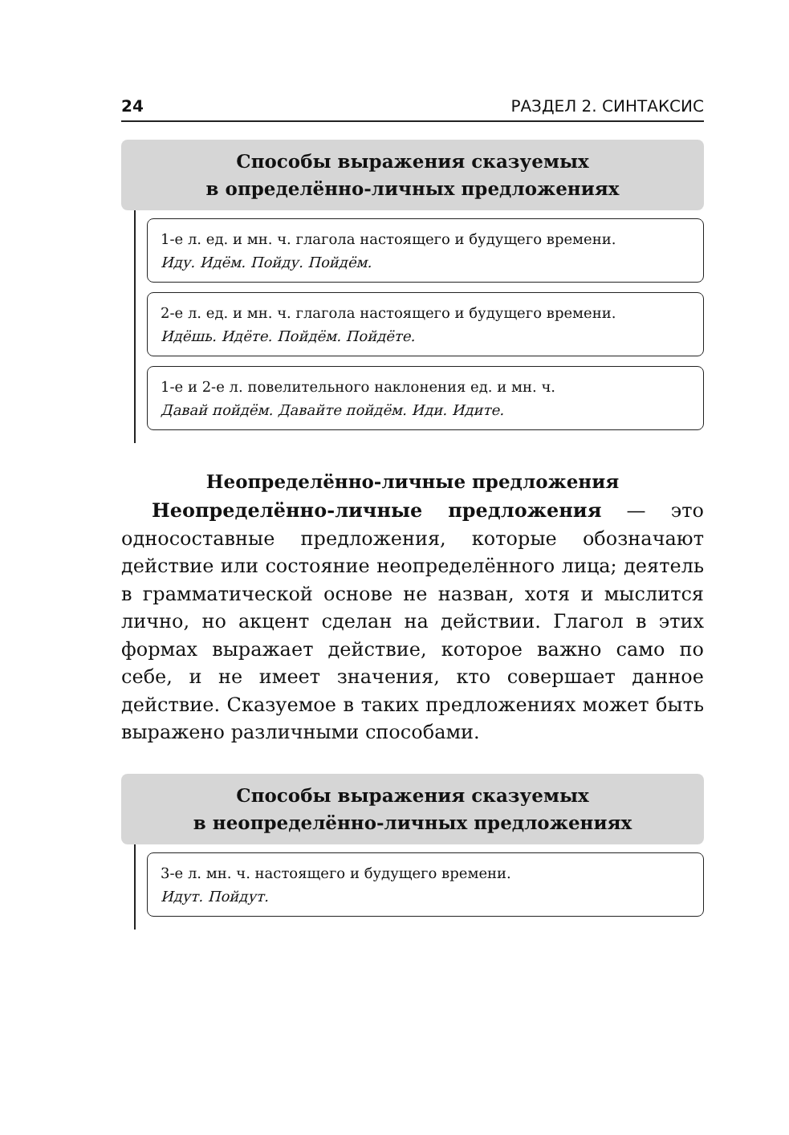24 РАЗДЕЛ 2. СИНТАКСИС
Способы выражения сказуемых
в определённо-личных предложениях
1-е л. ед. и мн. ч. глагола настоящего и будущего времени.
Иду. Идём. Пойду. Пойдём.
2-е л. ед. и мн. ч. глагола настоящего и будущего времени.
Идёшь. Идёте. Пойдём. Пойдёте.
1-е и 2-е л. повелительного наклонения ед. и мн. ч.
Давай пойдём. Давайте пойдём. Иди. Идите.
Неопределённо-личные предложения
Неопределённо-личные предложения — это односоставные предложения, которые обозначают действие или состояние неопределённого лица; деятель в грамматической основе не назван, хотя и мыслится лично, но акцент сделан на действии. Глагол в этих формах выражает действие, которое важно само по себе, и не имеет значения, кто совершает данное действие. Сказуемое в таких предложениях может быть выражено различными способами.
Способы выражения сказуемых
в неопределённо-личных предложениях
3-е л. мн. ч. настоящего и будущего времени.
Идут. Пойдут.